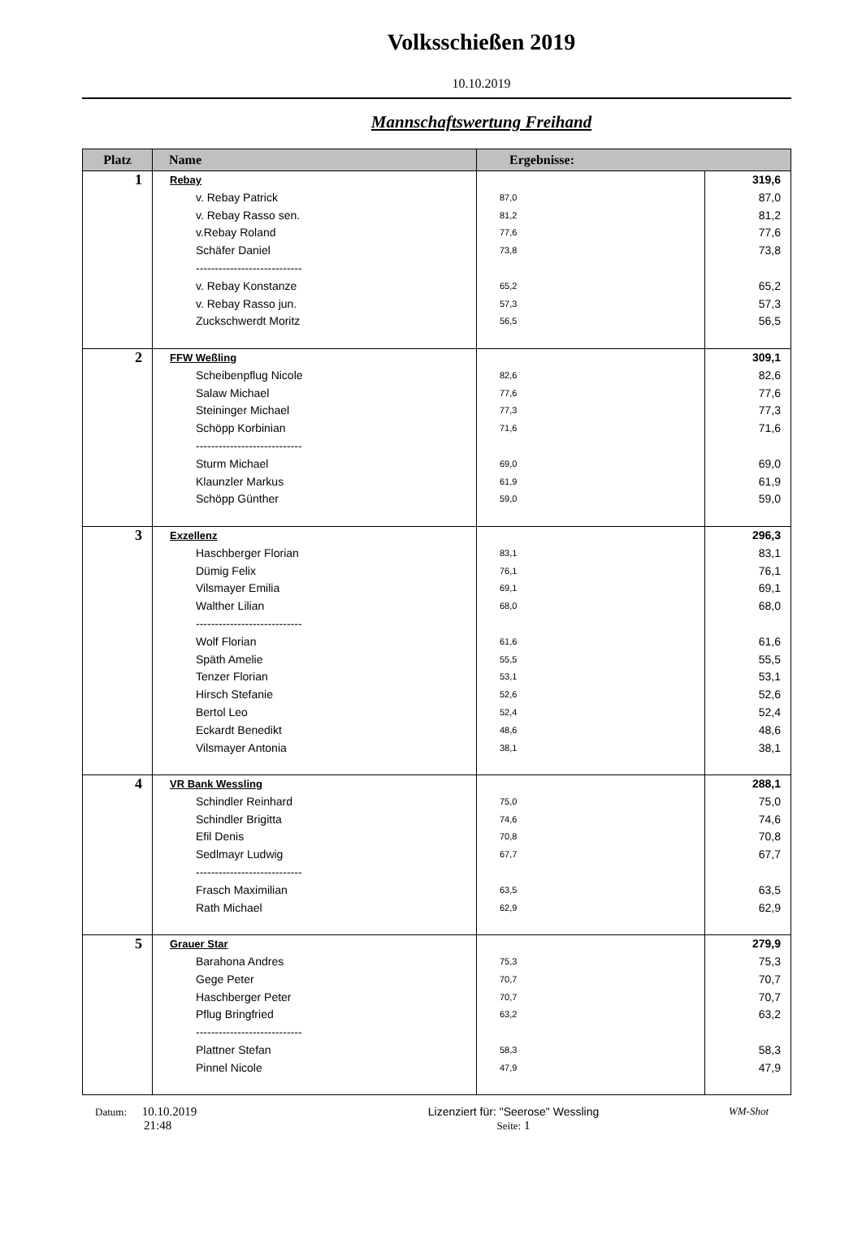Volksschießen 2019
10.10.2019
Mannschaftswertung Freihand
| Platz | Name | Ergebnisse: | |
| --- | --- | --- | --- |
| 1 | Rebay v. Rebay Patrick v. Rebay Rasso sen. v.Rebay Roland Schäfer Daniel ---------------------------- v. Rebay Konstanze v. Rebay Rasso jun. Zuckschwerdt Moritz | 87,0 81,2 77,6 73,8 65,2 57,3 56,5 | 319,6 87,0 81,2 77,6 73,8 65,2 57,3 56,5 |
| 2 | FFW Weßling Scheibenpflug Nicole Salaw Michael Steininger Michael Schöpp Korbinian ---------------------------- Sturm Michael Klaunzler Markus Schöpp Günther | 82,6 77,6 77,3 71,6 69,0 61,9 59,0 | 309,1 82,6 77,6 77,3 71,6 69,0 61,9 59,0 |
| 3 | Exzellenz Haschberger Florian Dümig Felix Vilsmayer Emilia Walther Lilian ---------------------------- Wolf Florian Späth Amelie Tenzer Florian Hirsch Stefanie Bertol Leo Eckardt Benedikt Vilsmayer Antonia | 83,1 76,1 69,1 68,0 61,6 55,5 53,1 52,6 52,4 48,6 38,1 | 296,3 83,1 76,1 69,1 68,0 61,6 55,5 53,1 52,6 52,4 48,6 38,1 |
| 4 | VR Bank Wessling Schindler Reinhard Schindler Brigitta Efil Denis Sedlmayr Ludwig ---------------------------- Frasch Maximilian Rath Michael | 75,0 74,6 70,8 67,7 63,5 62,9 | 288,1 75,0 74,6 70,8 67,7 63,5 62,9 |
| 5 | Grauer Star Barahona Andres Gege Peter Haschberger Peter Pflug Bringfried ---------------------------- Plattner Stefan Pinnel Nicole | 75,3 70,7 70,7 63,2 58,3 47,9 | 279,9 75,3 70,7 70,7 63,2 58,3 47,9 |
Datum: 10.10.2019
21:48
Lizenziert für: "Seerose" Wessling
Seite: 1
WM-Shot